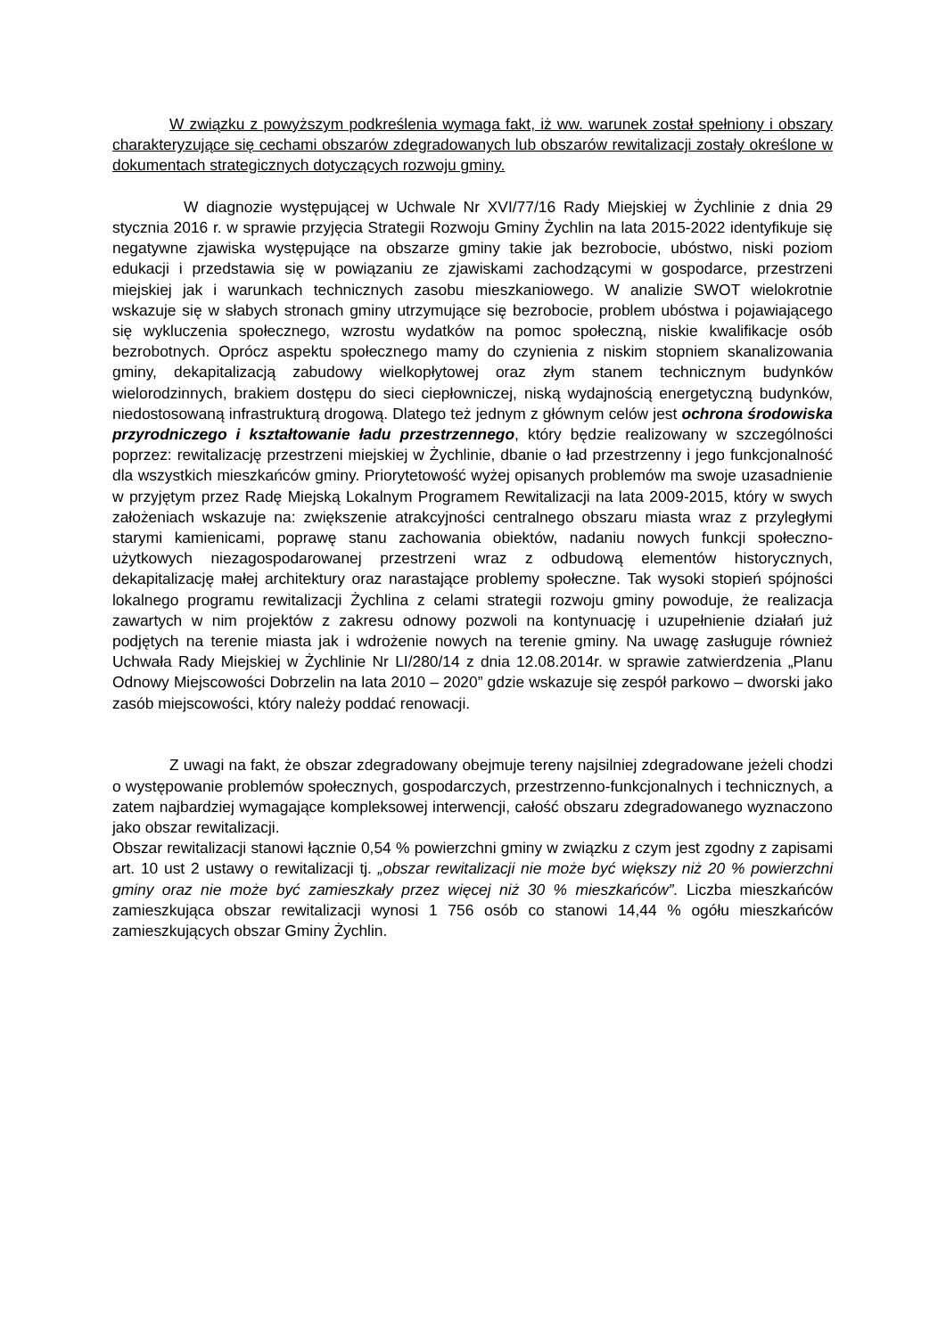W związku z powyższym podkreślenia wymaga fakt, iż ww. warunek został spełniony i obszary charakteryzujące się cechami obszarów zdegradowanych lub obszarów rewitalizacji zostały określone w dokumentach strategicznych dotyczących rozwoju gminy.
W diagnozie występującej w Uchwale Nr XVI/77/16 Rady Miejskiej w Żychlinie z dnia 29 stycznia 2016 r. w sprawie przyjęcia Strategii Rozwoju Gminy Żychlin na lata 2015-2022 identyfikuje się negatywne zjawiska występujące na obszarze gminy takie jak bezrobocie, ubóstwo, niski poziom edukacji i przedstawia się w powiązaniu ze zjawiskami zachodzącymi w gospodarce, przestrzeni miejskiej jak i warunkach technicznych zasobu mieszkaniowego. W analizie SWOT wielokrotnie wskazuje się w słabych stronach gminy utrzymujące się bezrobocie, problem ubóstwa i pojawiającego się wykluczenia społecznego, wzrostu wydatków na pomoc społeczną, niskie kwalifikacje osób bezrobotnych. Oprócz aspektu społecznego mamy do czynienia z niskim stopniem skanalizowania gminy, dekapitalizacją zabudowy wielkopłytowej oraz złym stanem technicznym budynków wielorodzinnych, brakiem dostępu do sieci ciepłowniczej, niską wydajnością energetyczną budynków, niedostosowaną infrastrukturą drogową. Dlatego też jednym z głównym celów jest ochrona środowiska przyrodniczego i kształtowanie ładu przestrzennego, który będzie realizowany w szczególności poprzez: rewitalizację przestrzeni miejskiej w Żychlinie, dbanie o ład przestrzenny i jego funkcjonalność dla wszystkich mieszkańców gminy. Priorytetowość wyżej opisanych problemów ma swoje uzasadnienie w przyjętym przez Radę Miejską Lokalnym Programem Rewitalizacji na lata 2009-2015, który w swych założeniach wskazuje na: zwiększenie atrakcyjności centralnego obszaru miasta wraz z przyległymi starymi kamienicami, poprawę stanu zachowania obiektów, nadaniu nowych funkcji społeczno-użytkowych niezagospodarowanej przestrzeni wraz z odbudową elementów historycznych, dekapitalizację małej architektury oraz narastające problemy społeczne. Tak wysoki stopień spójności lokalnego programu rewitalizacji Żychlina z celami strategii rozwoju gminy powoduje, że realizacja zawartych w nim projektów z zakresu odnowy pozwoli na kontynuację i uzupełnienie działań już podjętych na terenie miasta jak i wdrożenie nowych na terenie gminy. Na uwagę zasługuje również Uchwała Rady Miejskiej w Żychlinie Nr LI/280/14 z dnia 12.08.2014r. w sprawie zatwierdzenia „Planu Odnowy Miejscowości Dobrzelin na lata 2010 – 2020” gdzie wskazuje się zespół parkowo – dworski jako zasób miejscowości, który należy poddać renowacji.
Z uwagi na fakt, że obszar zdegradowany obejmuje tereny najsilniej zdegradowane jeżeli chodzi o występowanie problemów społecznych, gospodarczych, przestrzenno-funkcjonalnych i technicznych, a zatem najbardziej wymagające kompleksowej interwencji, całość obszaru zdegradowanego wyznaczono jako obszar rewitalizacji.
Obszar rewitalizacji stanowi łącznie 0,54 % powierzchni gminy w związku z czym jest zgodny z zapisami art. 10 ust 2 ustawy o rewitalizacji tj. „obszar rewitalizacji nie może być większy niż 20 % powierzchni gminy oraz nie może być zamieszkały przez więcej niż 30 % mieszkańców”. Liczba mieszkańców zamieszkująca obszar rewitalizacji wynosi 1 756 osób co stanowi 14,44 % ogółu mieszkańców zamieszkujących obszar Gminy Żychlin.